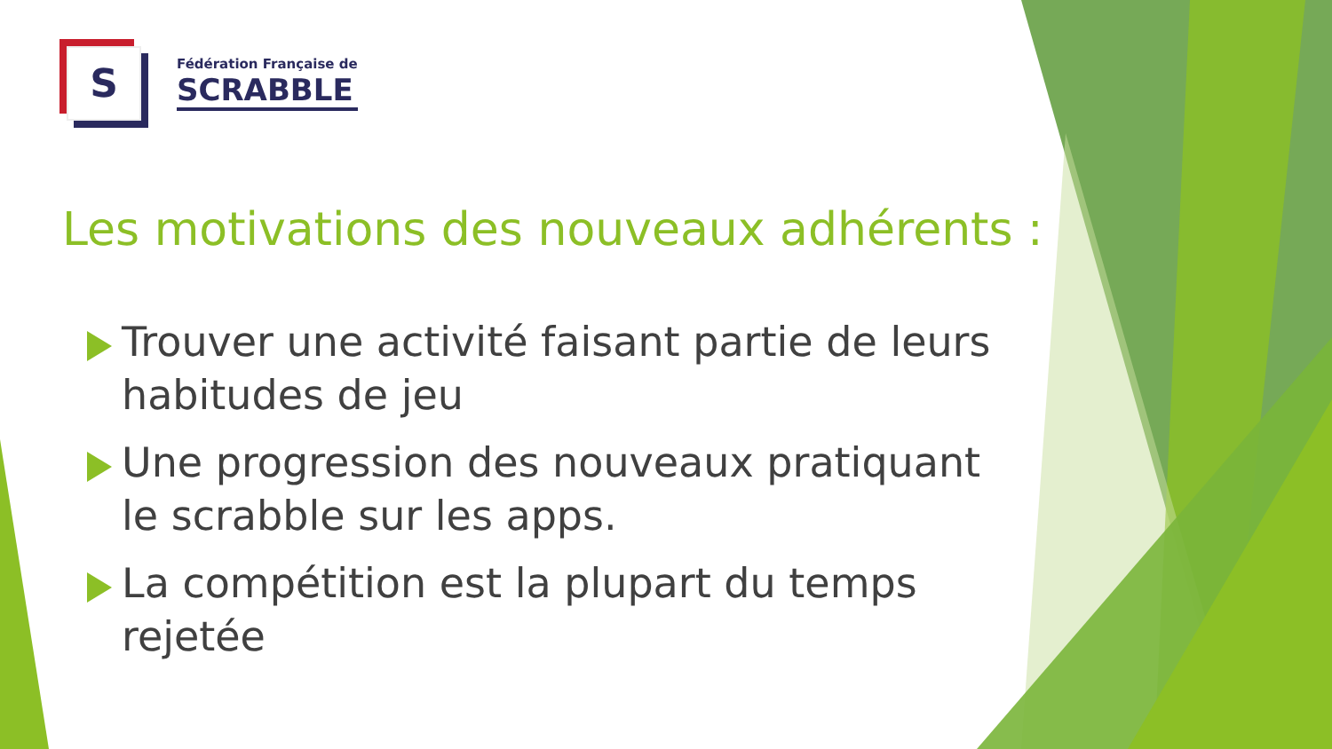S
Fédération Française de
SCRABBLE
Les motivations des nouveaux adhérents :
Trouver une activité faisant partie de leurs habitudes de jeu
Une progression des nouveaux pratiquant le scrabble sur les apps.
La compétition est la plupart du temps rejetée